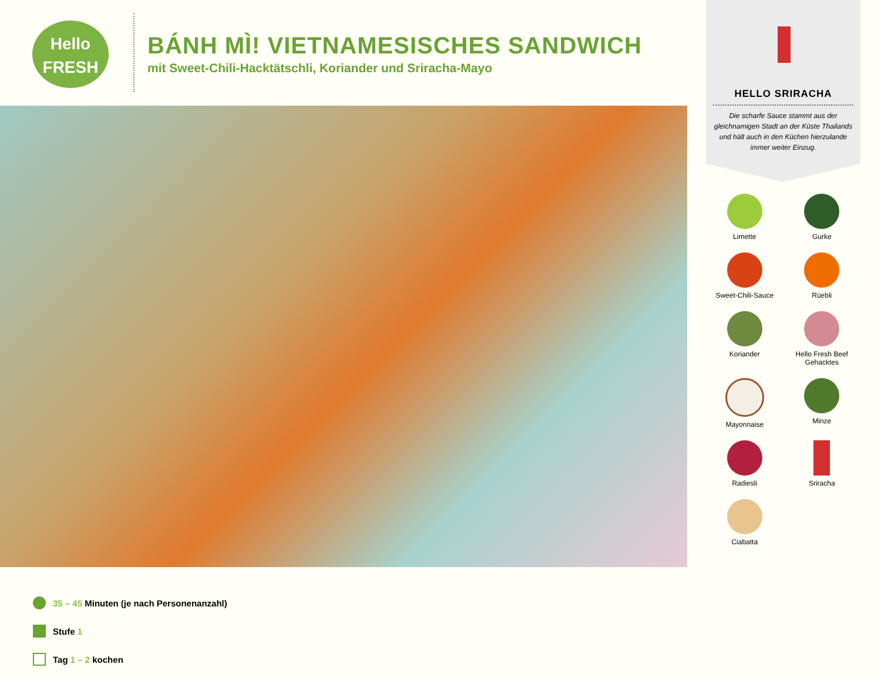Hello
FRESH
BÁNH MÌ! VIETNAMESISCHES SANDWICH
mit Sweet-Chili-Hacktätschli, Koriander und Sriracha-Mayo
35 – 45 Minuten (je nach Personenanzahl)
Stufe 1
Tag 1 – 2 kochen
HELLO SRIRACHA
Die scharfe Sauce stammt aus der gleichnamigen Stadt an der Küste Thailands und hält auch in den Küchen hierzulande immer weiter Einzug.
Limette
Gurke
Sweet-Chili-Sauce
Rüebli
Koriander
Hello Fresh Beef
Gehacktes
Mayonnaise
Minze
Radiesli
Sriracha
Ciabatta